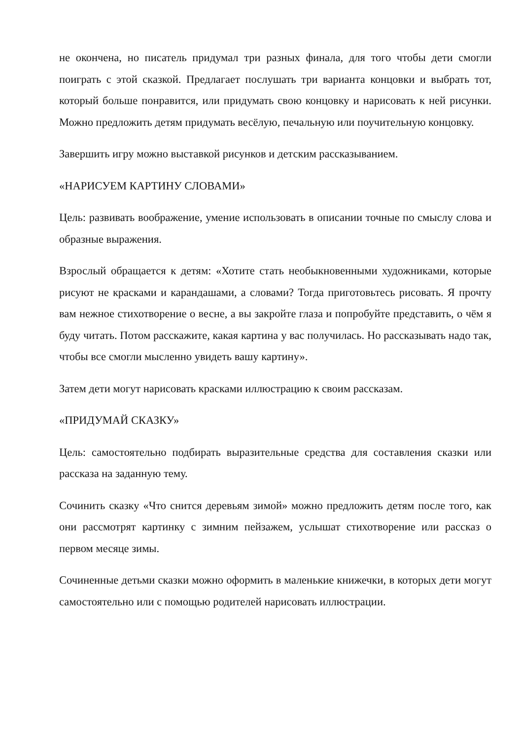не окончена, но писатель придумал три разных финала, для того чтобы дети смогли поиграть с этой сказкой. Предлагает послушать три варианта концовки и выбрать тот, который больше понравится, или придумать свою концовку и нарисовать к ней рисунки. Можно предложить детям придумать весёлую, печальную или поучительную концовку.
Завершить игру можно выставкой рисунков и детским рассказыванием.
«НАРИСУЕМ КАРТИНУ СЛОВАМИ»
Цель: развивать воображение, умение использовать в описании точные по смыслу слова и образные выражения.
Взрослый обращается к детям: «Хотите стать необыкновенными художниками, которые рисуют не красками и карандашами, а словами? Тогда приготовьтесь рисовать. Я прочту вам нежное стихотворение о весне, а вы закройте глаза и попробуйте представить, о чём я буду читать. Потом расскажите, какая картина у вас получилась. Но рассказывать надо так, чтобы все смогли мысленно увидеть вашу картину».
Затем дети могут нарисовать красками иллюстрацию к своим рассказам.
«ПРИДУМАЙ СКАЗКУ»
Цель: самостоятельно подбирать выразительные средства для составления сказки или рассказа на заданную тему.
Сочинить сказку «Что снится деревьям зимой» можно предложить детям после того, как они рассмотрят картинку с зимним пейзажем, услышат стихотворение или рассказ о первом месяце зимы.
Сочиненные детьми сказки можно оформить в маленькие книжечки, в которых дети могут самостоятельно или с помощью родителей нарисовать иллюстрации.